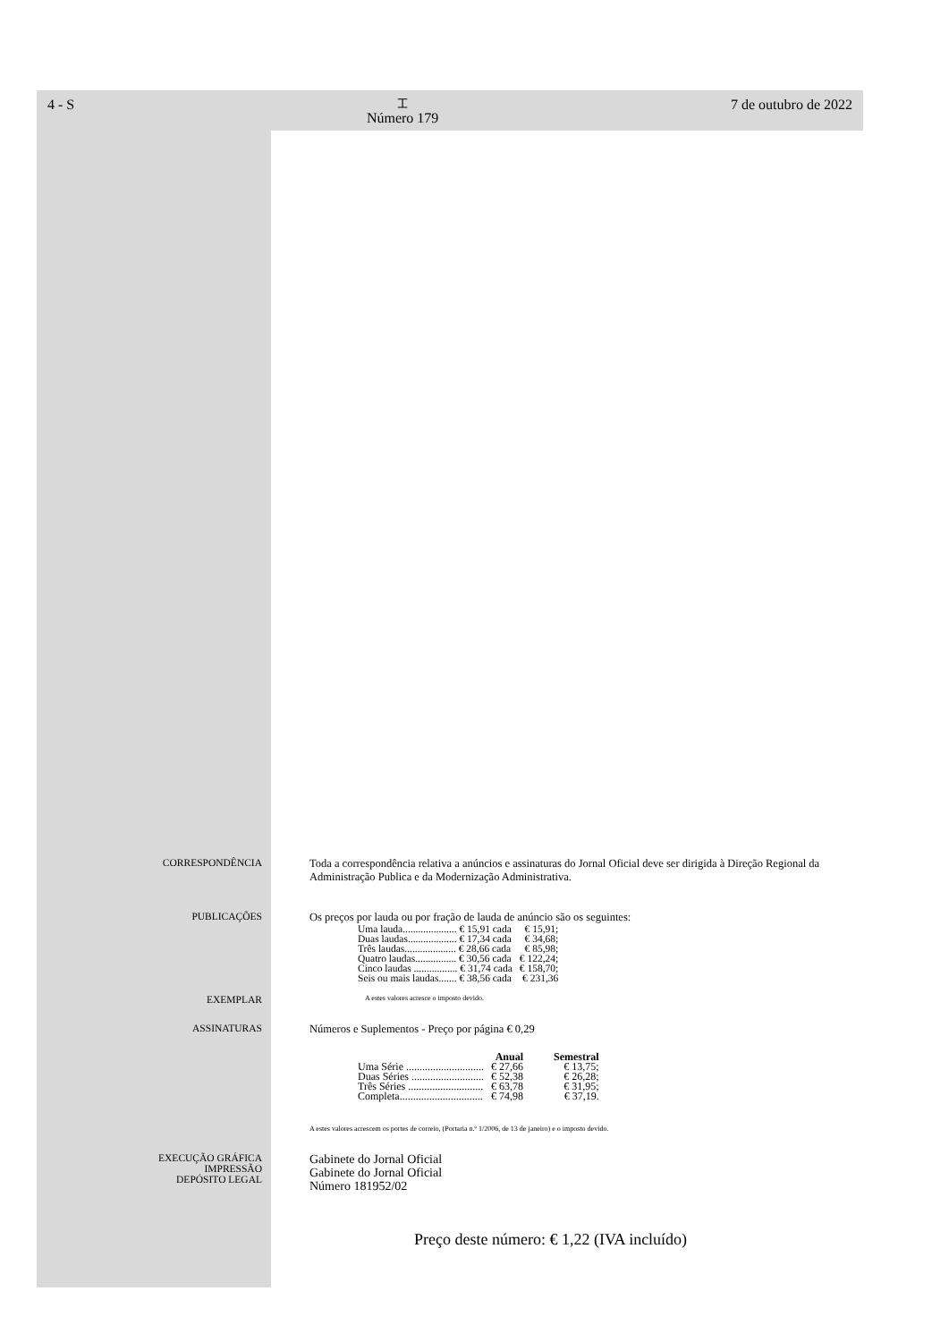4 - S
⌶
Número 179
7 de outubro de 2022
CORRESPONDÊNCIA Toda a correspondência relativa a anúncios e assinaturas do Jornal Oficial deve ser dirigida à Direção Regional da Administração Publica e da Modernização Administrativa.
PUBLICAÇÕES Os preços por lauda ou por fração de lauda de anúncio são os seguintes:
| Uma lauda..................... € 15,91 cada | € 15,91; |
| Duas laudas................... € 17,34 cada | € 34,68; |
| Três laudas.................... € 28,66 cada | € 85,98; |
| Quatro laudas................ € 30,56 cada | € 122,24; |
| Cinco laudas ................. € 31,74 cada | € 158,70; |
| Seis ou mais laudas....... € 38,56 cada | € 231,36 |
EXEMPLAR
A estes valores acresce o imposto devido.
ASSINATURAS Números e Suplementos - Preço por página € 0,29
| | Anual | Semestral |
| --- | --- | --- |
| Uma Série ............................. | € 27,66 | € 13,75; |
| Duas Séries ........................... | € 52,38 | € 26,28; |
| Três Séries ............................ | € 63,78 | € 31,95; |
| Completa............................... | € 74,98 | € 37,19. |
A estes valores acrescem os portes de correio, (Portaria n.º 1/2006, de 13 de janeiro) e o imposto devido.
EXECUÇÃO GRÁFICA
IMPRESSÃO
DEPÓSITO LEGAL
Gabinete do Jornal Oficial
Gabinete do Jornal Oficial
Número 181952/02
Preço deste número: € 1,22 (IVA incluído)